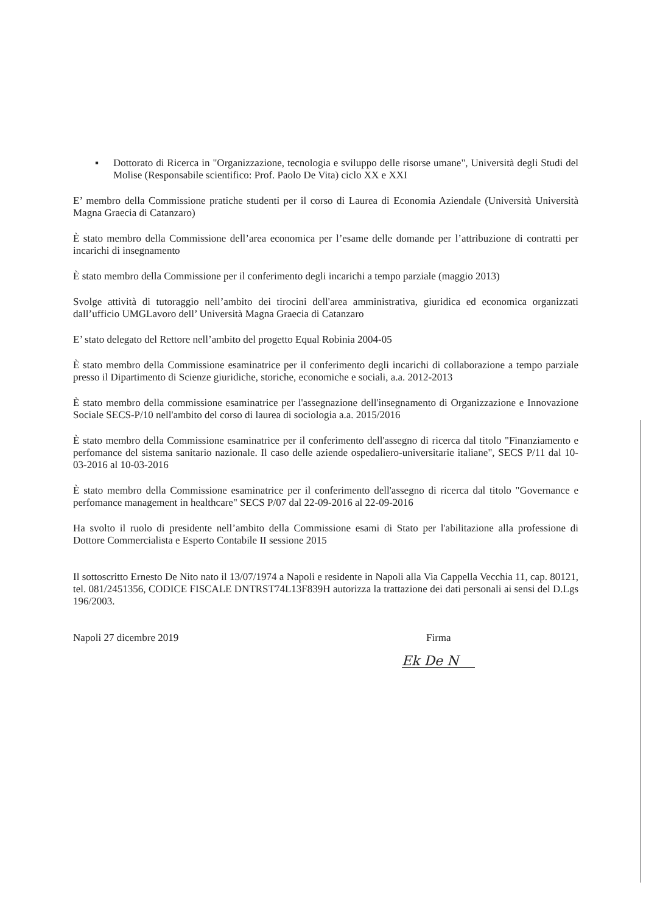▪ Dottorato di Ricerca in "Organizzazione, tecnologia e sviluppo delle risorse umane", Università degli Studi del Molise (Responsabile scientifico: Prof. Paolo De Vita) ciclo XX e XXI
E’ membro della Commissione pratiche studenti per il corso di Laurea di Economia Aziendale (Università Università Magna Graecia di Catanzaro)
È stato membro della Commissione dell’area economica per l’esame delle domande per l’attribuzione di contratti per incarichi di insegnamento
È stato membro della Commissione per il conferimento degli incarichi a tempo parziale (maggio 2013)
Svolge attività di tutoraggio nell’ambito dei tirocini dell'area amministrativa, giuridica ed economica organizzati dall’ufficio UMGLavoro dell’ Università Magna Graecia di Catanzaro
E’ stato delegato del Rettore nell’ambito del progetto Equal Robinia 2004-05
È stato membro della Commissione esaminatrice per il conferimento degli incarichi di collaborazione a tempo parziale presso il Dipartimento di Scienze giuridiche, storiche, economiche e sociali, a.a. 2012-2013
È stato membro della commissione esaminatrice per l'assegnazione dell'insegnamento di Organizzazione e Innovazione Sociale SECS-P/10 nell'ambito del corso di laurea di sociologia a.a. 2015/2016
È stato membro della Commissione esaminatrice per il conferimento dell'assegno di ricerca dal titolo "Finanziamento e perfomance del sistema sanitario nazionale. Il caso delle aziende ospedaliero-universitarie italiane", SECS P/11 dal 10-03-2016 al 10-03-2016
È stato membro della Commissione esaminatrice per il conferimento dell'assegno di ricerca dal titolo "Governance e perfomance management in healthcare" SECS P/07 dal 22-09-2016 al 22-09-2016
Ha svolto il ruolo di presidente nell’ambito della Commissione esami di Stato per l'abilitazione alla professione di Dottore Commercialista e Esperto Contabile II sessione 2015
Il sottoscritto Ernesto De Nito nato il 13/07/1974 a Napoli e residente in Napoli alla Via Cappella Vecchia 11, cap. 80121, tel. 081/2451356, CODICE FISCALE DNTRST74L13F839H autorizza la trattazione dei dati personali ai sensi del D.Lgs 196/2003.
Napoli 27 dicembre 2019 Firma
Ek De N